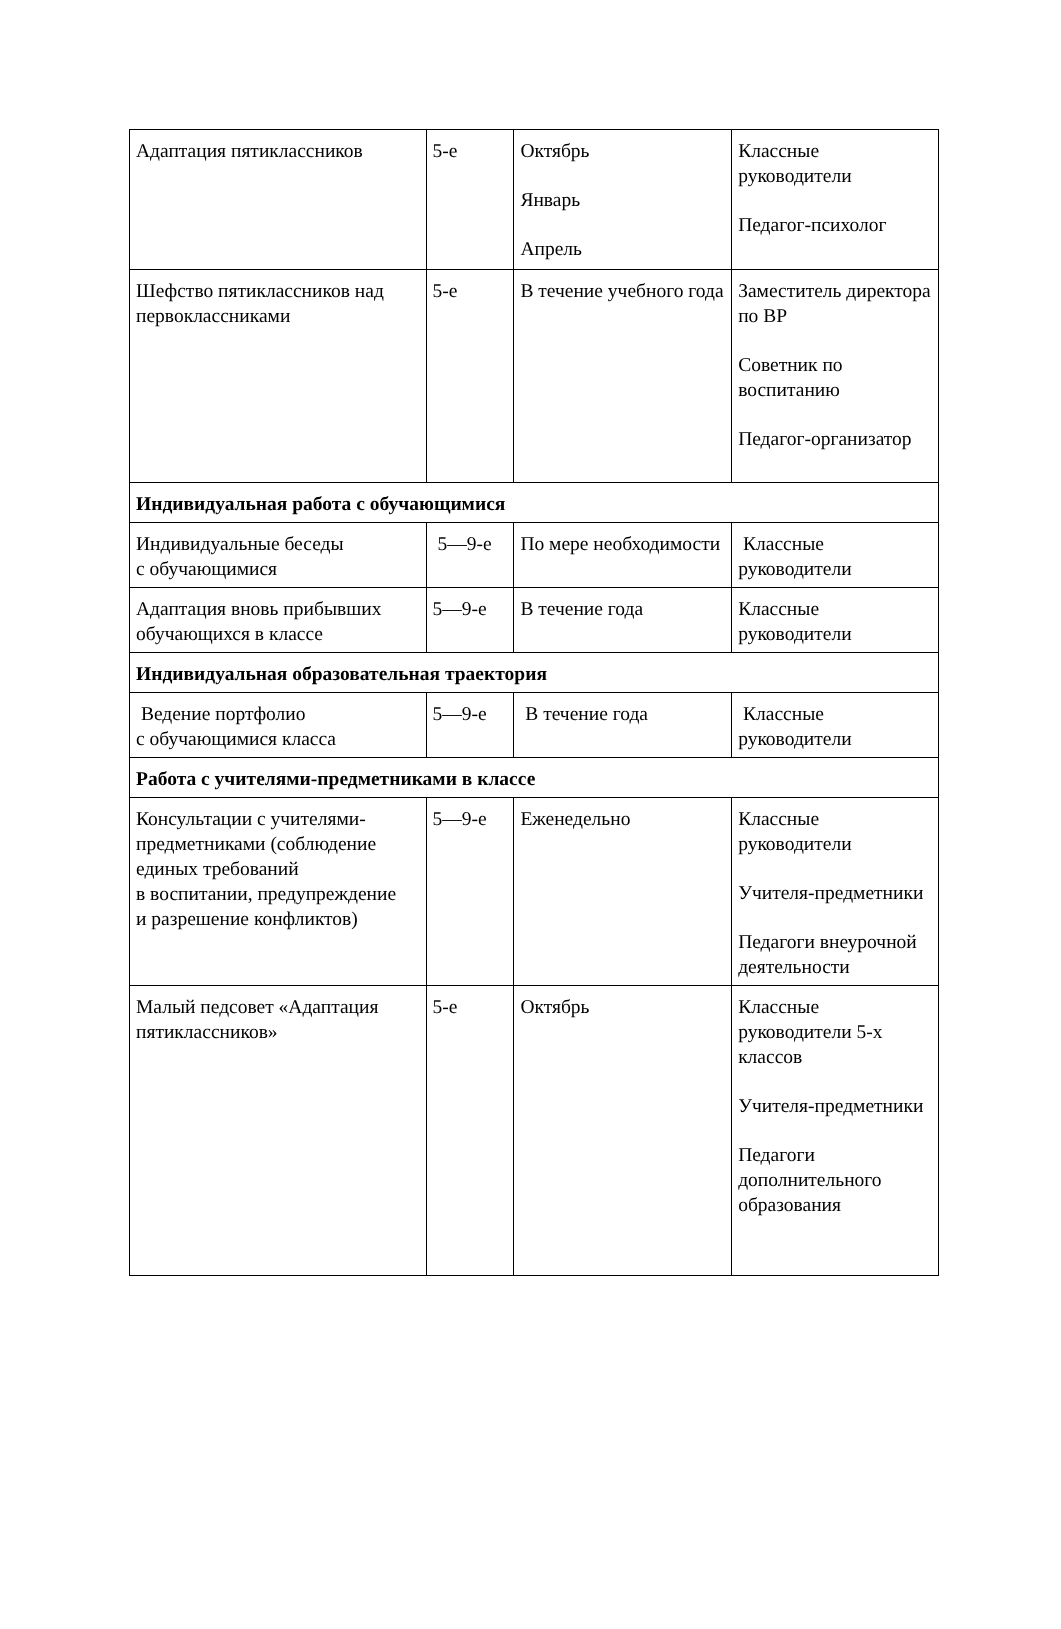| Адаптация пятиклассников | 5-е | Октябрь Январь Апрель | Классные руководители Педагог-психолог |
| Шефство пятиклассников над первоклассниками | 5-е | В течение учебного года | Заместитель директора по ВР Советник по воспитанию Педагог-организатор |
| Индивидуальная работа с обучающимися | | | |
| Индивидуальные беседы с обучающимися | 5—9-е | По мере необходимости | Классные руководители |
| Адаптация вновь прибывших обучающихся в классе | 5—9-е | В течение года | Классные руководители |
| Индивидуальная образовательная траектория | | | |
| Ведение портфолио с обучающимися класса | 5—9-е | В течение года | Классные руководители |
| Работа с учителями-предметниками в классе | | | |
| Консультации с учителями-предметниками (соблюдение единых требований в воспитании, предупреждение и разрешение конфликтов) | 5—9-е | Еженедельно | Классные руководители Учителя-предметники Педагоги внеурочной деятельности |
| Малый педсовет «Адаптация пятиклассников» | 5-е | Октябрь | Классные руководители 5-х классов Учителя-предметники Педагоги дополнительного образования |